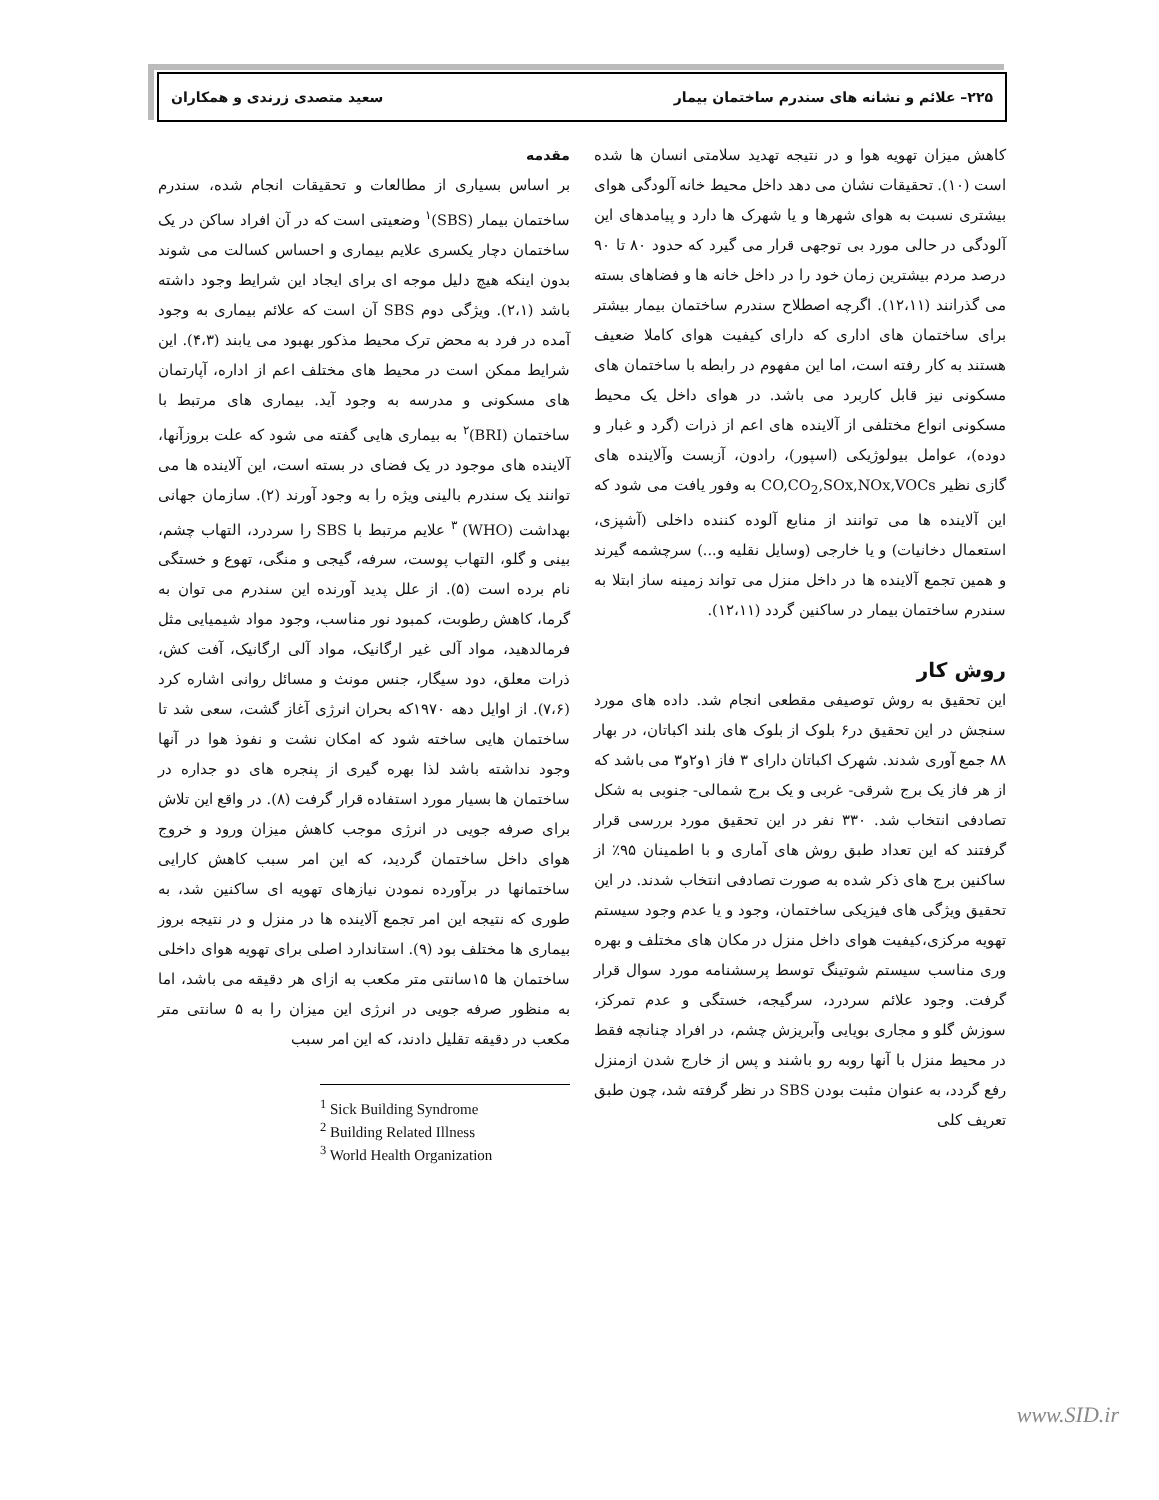۲۲۵– علائم و نشانه های سندرم ساختمان بیمار سعید متصدی زرندی و همکاران
مقدمه
بر اساس بسیاری از مطالعات و تحقیقات انجام شده، سندرم ساختمان بیمار (SBS)<sup>۱</sup> وضعیتی است که در آن افراد ساکن در یک ساختمان دچار یکسری علایم بیماری و احساس کسالت می شوند بدون اینکه هیچ دلیل موجه ای برای ایجاد این شرایط وجود داشته باشد (۲،۱). ویژگی دوم SBS آن است که علائم بیماری به وجود آمده در فرد به محض ترک محیط مذکور بهبود می یابند (۴،۳). این شرایط ممکن است در محیط های مختلف اعم از اداره، آپارتمان های مسکونی و مدرسه به وجود آید. بیماری های مرتبط با ساختمان (BRI)<sup>۲</sup> به بیماری هایی گفته می شود که علت بروزآنها، آلاینده های موجود در یک فضای در بسته است، این آلاینده ها می توانند یک سندرم بالینی ویژه را به وجود آورند (۲). سازمان جهانی بهداشت (WHO) <sup>۳</sup> علایم مرتبط با SBS را سردرد، التهاب چشم، بینی و گلو، التهاب پوست، سرفه، گیجی و منگی، تهوع و خستگی نام برده است (۵). از علل پدید آورنده این سندرم می توان به گرما، کاهش رطوبت، کمبود نور مناسب، وجود مواد شیمیایی مثل فرمالدهید، مواد آلی غیر ارگانیک، مواد آلی ارگانیک، آفت کش، ذرات معلق، دود سیگار، جنس مونث و مسائل روانی اشاره کرد (۷،۶). از اوایل دهه ۱۹۷۰که بحران انرژی آغاز گشت، سعی شد تا ساختمان هایی ساخته شود که امکان نشت و نفوذ هوا در آنها وجود نداشته باشد لذا بهره گیری از پنجره های دو جداره در ساختمان ها بسیار مورد استفاده قرار گرفت (۸). در واقع این تلاش برای صرفه جویی در انرژی موجب کاهش میزان ورود و خروج هوای داخل ساختمان گردید، که این امر سبب کاهش کارایی ساختمانها در برآورده نمودن نیازهای تهویه ای ساکنین شد، به طوری که نتیجه این امر تجمع آلاینده ها در منزل و در نتیجه بروز بیماری ها مختلف بود (۹). استاندارد اصلی برای تهویه هوای داخلی ساختمان ها ۱۵سانتی متر مکعب به ازای هر دقیقه می باشد، اما به منظور صرفه جویی در انرژی این میزان را به ۵ سانتی متر مکعب در دقیقه تقلیل دادند، که این امر سبب
<sup>1</sup> Sick Building Syndrome
<sup>2</sup> Building Related Illness
<sup>3</sup> World Health Organization
کاهش میزان تهویه هوا و در نتیجه تهدید سلامتی انسان ها شده است (۱۰). تحقیقات نشان می دهد داخل محیط خانه آلودگی هوای بیشتری نسبت به هوای شهرها و یا شهرک ها دارد و پیامدهای این آلودگی در حالی مورد بی توجهی قرار می گیرد که حدود ۸۰ تا ۹۰ درصد مردم بیشترین زمان خود را در داخل خانه ها و فضاهای بسته می گذرانند (۱۲،۱۱). اگرچه اصطلاح سندرم ساختمان بیمار بیشتر برای ساختمان های اداری که دارای کیفیت هوای کاملا ضعیف هستند به کار رفته است، اما این مفهوم در رابطه با ساختمان های مسکونی نیز قابل کاربرد می باشد. در هوای داخل یک محیط مسکونی انواع مختلفی از آلاینده های اعم از ذرات (گرد و غبار و دوده)، عوامل بیولوژیکی (اسپور)، رادون، آزبست وآلاینده های گازی نظیر CO,CO<sub>2</sub>,SOx,NOx,VOCs به وفور یافت می شود که این آلاینده ها می توانند از منابع آلوده کننده داخلی (آشپزی، استعمال دخانیات) و یا خارجی (وسایل نقلیه و...) سرچشمه گیرند و همین تجمع آلاینده ها در داخل منزل می تواند زمینه ساز ابتلا به سندرم ساختمان بیمار در ساکنین گردد (۱۲،۱۱).
روش کار
این تحقیق به روش توصیفی مقطعی انجام شد. داده های مورد سنجش در این تحقیق در۶ بلوک از بلوک های بلند اکباتان، در بهار ۸۸ جمع آوری شدند. شهرک اکباتان دارای ۳ فاز ۱و۲و۳ می باشد که از هر فاز یک برج شرقی- غربی و یک برج شمالی- جنوبی به شکل تصادفی انتخاب شد. ۳۳۰ نفر در این تحقیق مورد بررسی قرار گرفتند که این تعداد طبق روش های آماری و با اطمینان ۹۵٪ از ساکنین برج های ذکر شده به صورت تصادفی انتخاب شدند. در این تحقیق ویژگی های فیزیکی ساختمان، وجود و یا عدم وجود سیستم تهویه مرکزی،کیفیت هوای داخل منزل در مکان های مختلف و بهره وری مناسب سیستم شوتینگ توسط پرسشنامه مورد سوال قرار گرفت. وجود علائم سردرد، سرگیجه، خستگی و عدم تمرکز، سوزش گلو و مجاری بویایی وآبریزش چشم، در افراد چنانچه فقط در محیط منزل با آنها روبه رو باشند و پس از خارج شدن ازمنزل رفع گردد، به عنوان مثبت بودن SBS در نظر گرفته شد، چون طبق تعریف کلی
www.SID.ir